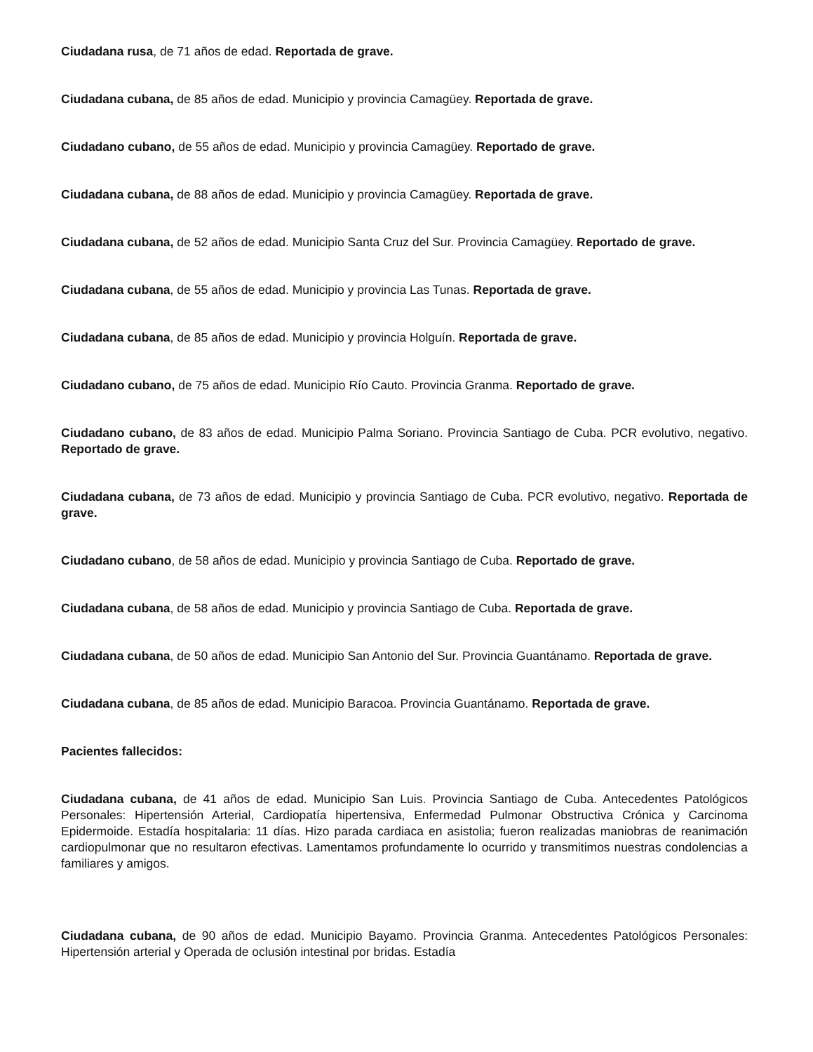Ciudadana rusa, de 71 años de edad. Reportada de grave.
Ciudadana cubana, de 85 años de edad. Municipio y provincia Camagüey. Reportada de grave.
Ciudadano cubano, de 55 años de edad. Municipio y provincia Camagüey. Reportado de grave.
Ciudadana cubana, de 88 años de edad. Municipio y provincia Camagüey. Reportada de grave.
Ciudadana cubana, de 52 años de edad. Municipio Santa Cruz del Sur. Provincia Camagüey. Reportado de grave.
Ciudadana cubana, de 55 años de edad. Municipio y provincia Las Tunas. Reportada de grave.
Ciudadana cubana, de 85 años de edad. Municipio y provincia Holguín. Reportada de grave.
Ciudadano cubano, de 75 años de edad. Municipio Río Cauto. Provincia Granma. Reportado de grave.
Ciudadano cubano, de 83 años de edad. Municipio Palma Soriano. Provincia Santiago de Cuba. PCR evolutivo, negativo. Reportado de grave.
Ciudadana cubana, de 73 años de edad. Municipio y provincia Santiago de Cuba. PCR evolutivo, negativo. Reportada de grave.
Ciudadano cubano, de 58 años de edad. Municipio y provincia Santiago de Cuba. Reportado de grave.
Ciudadana cubana, de 58 años de edad. Municipio y provincia Santiago de Cuba. Reportada de grave.
Ciudadana cubana, de 50 años de edad. Municipio San Antonio del Sur. Provincia Guantánamo. Reportada de grave.
Ciudadana cubana, de 85 años de edad. Municipio Baracoa. Provincia Guantánamo. Reportada de grave.
Pacientes fallecidos:
Ciudadana cubana, de 41 años de edad. Municipio San Luis. Provincia Santiago de Cuba. Antecedentes Patológicos Personales: Hipertensión Arterial, Cardiopatía hipertensiva, Enfermedad Pulmonar Obstructiva Crónica y Carcinoma Epidermoide. Estadía hospitalaria: 11 días. Hizo parada cardiaca en asistolia; fueron realizadas maniobras de reanimación cardiopulmonar que no resultaron efectivas. Lamentamos profundamente lo ocurrido y transmitimos nuestras condolencias a familiares y amigos.
Ciudadana cubana, de 90 años de edad. Municipio Bayamo. Provincia Granma. Antecedentes Patológicos Personales: Hipertensión arterial y Operada de oclusión intestinal por bridas. Estadía